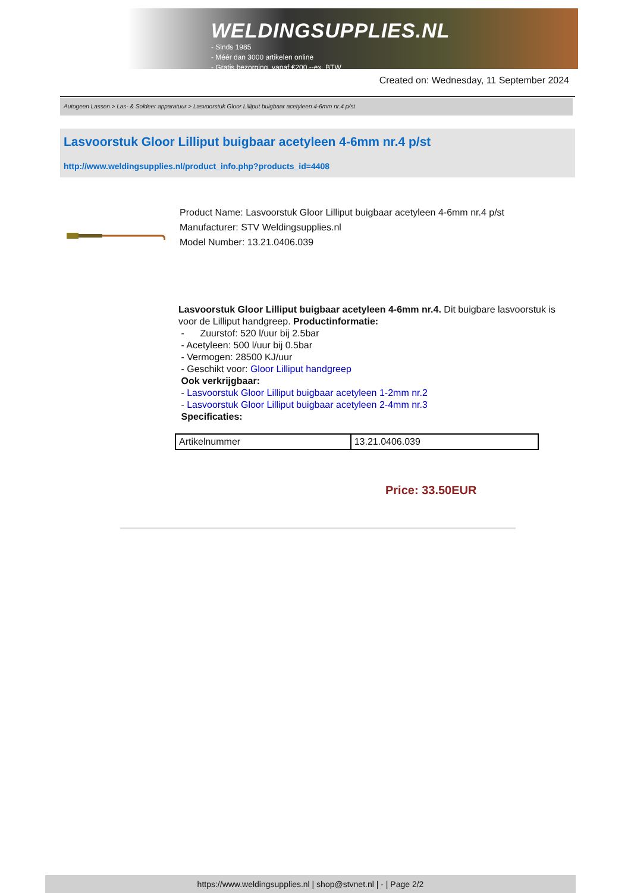WELDINGSUPPLIES.NL
- Sinds 1985
- Méér dan 3000 artikelen online
- Gratis bezorging, vanaf €200,--ex. BTW
Created on: Wednesday, 11 September 2024
Autogeen Lassen > Las- & Soldeer apparatuur > Lasvoorstuk Gloor Lilliput buigbaar acetyleen 4-6mm nr.4 p/st
Lasvoorstuk Gloor Lilliput buigbaar acetyleen 4-6mm nr.4 p/st
http://www.weldingsupplies.nl/product_info.php?products_id=4408
Product Name: Lasvoorstuk Gloor Lilliput buigbaar acetyleen 4-6mm nr.4 p/st
Manufacturer: STV Weldingsupplies.nl
Model Number: 13.21.0406.039
Lasvoorstuk Gloor Lilliput buigbaar acetyleen 4-6mm nr.4. Dit buigbare lasvoorstuk is voor de Lilliput handgreep. Productinformatie:
- Zuurstof: 520 l/uur bij 2.5bar
- Acetyleen: 500 l/uur bij 0.5bar
- Vermogen: 28500 KJ/uur
- Geschikt voor: Gloor Lilliput handgreep
Ook verkrijgbaar:
- Lasvoorstuk Gloor Lilliput buigbaar acetyleen 1-2mm nr.2
- Lasvoorstuk Gloor Lilliput buigbaar acetyleen 2-4mm nr.3
Specificaties:
| Artikelnummer | 13.21.0406.039 |
Price: 33.50EUR
https://www.weldingsupplies.nl | shop@stvnet.nl | - | Page 2/2